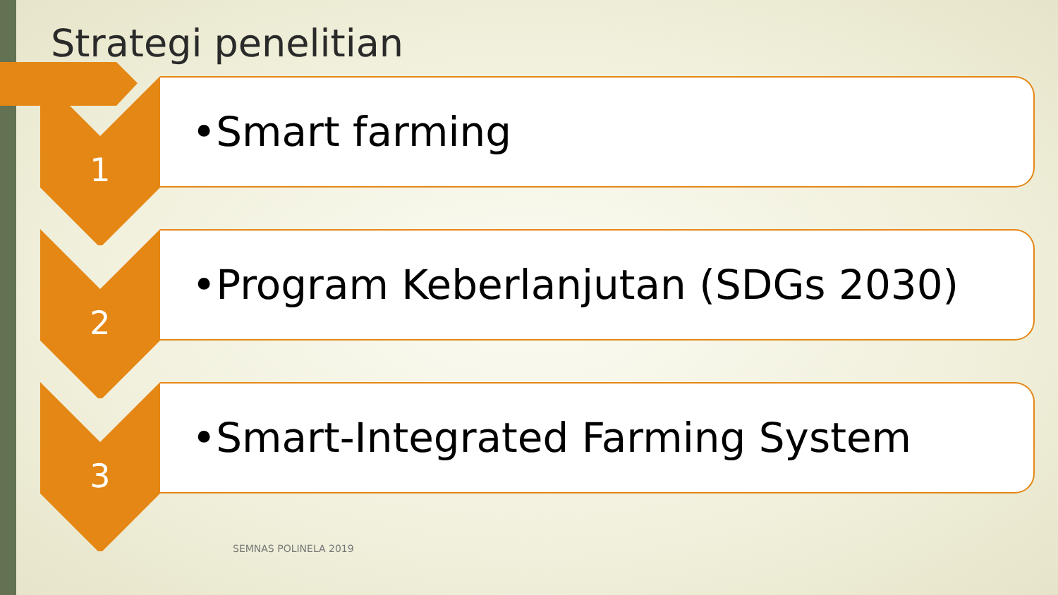Strategi penelitian
1 •Smart farming
2
•Program Keberlanjutan (SDGs 2030)
3
•Smart-Integrated Farming System
SEMNAS POLINELA 2019